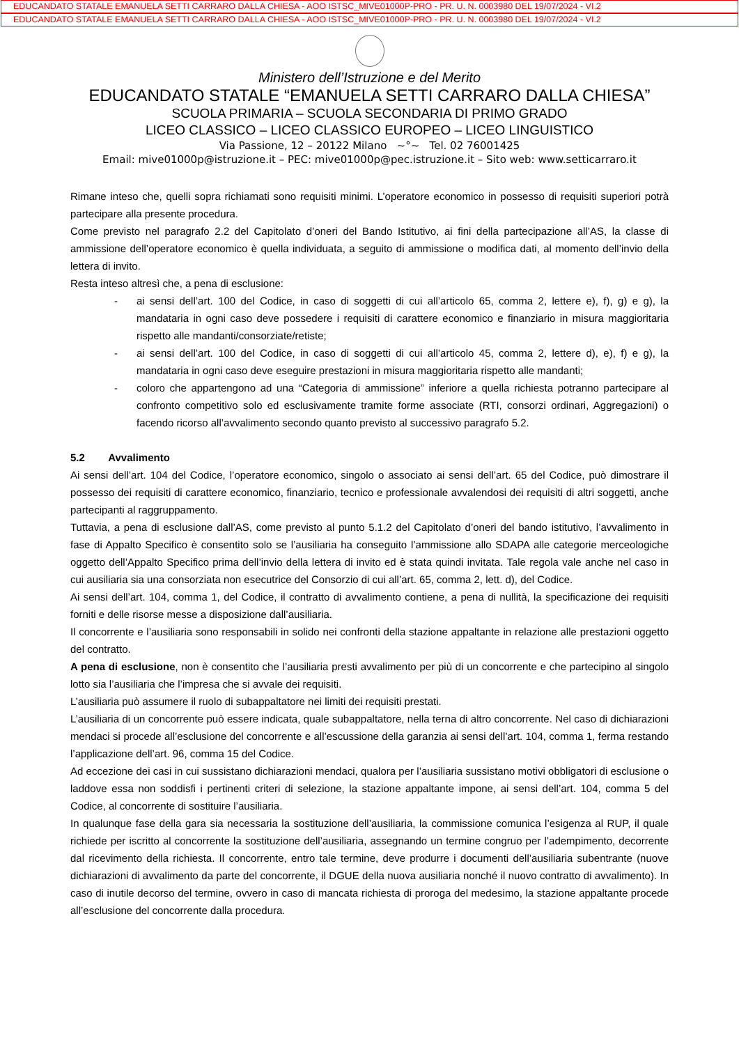EDUCANDATO STATALE EMANUELA SETTI CARRARO DALLA CHIESA - AOO ISTSC_MIVE01000P-PRO - PR. U. N. 0003980 DEL 19/07/2024 - VI.2
EDUCANDATO STATALE EMANUELA SETTI CARRARO DALLA CHIESA - AOO ISTSC_MIVE01000P-PRO - PR. U. N. 0003980 DEL 19/07/2024 - VI.2
Ministero dell’Istruzione e del Merito
EDUCANDATO STATALE “EMANUELA SETTI CARRARO DALLA CHIESA”
SCUOLA PRIMARIA – SCUOLA SECONDARIA DI PRIMO GRADO
LICEO CLASSICO – LICEO CLASSICO EUROPEO – LICEO LINGUISTICO
Via Passione, 12 – 20122 Milano ~°~ Tel. 02 76001425
Email: mive01000p@istruzione.it – PEC: mive01000p@pec.istruzione.it – Sito web: www.setticarraro.it
Rimane inteso che, quelli sopra richiamati sono requisiti minimi. L’operatore economico in possesso di requisiti superiori potrà partecipare alla presente procedura.
Come previsto nel paragrafo 2.2 del Capitolato d’oneri del Bando Istitutivo, ai fini della partecipazione all’AS, la classe di ammissione dell’operatore economico è quella individuata, a seguito di ammissione o modifica dati, al momento dell’invio della lettera di invito.
Resta inteso altresì che, a pena di esclusione:
- ai sensi dell’art. 100 del Codice, in caso di soggetti di cui all’articolo 65, comma 2, lettere e), f), g) e g), la mandataria in ogni caso deve possedere i requisiti di carattere economico e finanziario in misura maggioritaria rispetto alle mandanti/consorziate/retiste;
- ai sensi dell’art. 100 del Codice, in caso di soggetti di cui all’articolo 45, comma 2, lettere d), e), f) e g), la mandataria in ogni caso deve eseguire prestazioni in misura maggioritaria rispetto alle mandanti;
- coloro che appartengono ad una “Categoria di ammissione” inferiore a quella richiesta potranno partecipare al confronto competitivo solo ed esclusivamente tramite forme associate (RTI, consorzi ordinari, Aggregazioni) o facendo ricorso all’avvalimento secondo quanto previsto al successivo paragrafo 5.2.
5.2 Avvalimento
Ai sensi dell’art. 104 del Codice, l’operatore economico, singolo o associato ai sensi dell’art. 65 del Codice, può dimostrare il possesso dei requisiti di carattere economico, finanziario, tecnico e professionale avvalendosi dei requisiti di altri soggetti, anche partecipanti al raggruppamento.
Tuttavia, a pena di esclusione dall’AS, come previsto al punto 5.1.2 del Capitolato d’oneri del bando istitutivo, l’avvalimento in fase di Appalto Specifico è consentito solo se l’ausiliaria ha conseguito l’ammissione allo SDAPA alle categorie merceologiche oggetto dell’Appalto Specifico prima dell’invio della lettera di invito ed è stata quindi invitata. Tale regola vale anche nel caso in cui ausiliaria sia una consorziata non esecutrice del Consorzio di cui all’art. 65, comma 2, lett. d), del Codice.
Ai sensi dell’art. 104, comma 1, del Codice, il contratto di avvalimento contiene, a pena di nullità, la specificazione dei requisiti forniti e delle risorse messe a disposizione dall’ausiliaria.
Il concorrente e l’ausiliaria sono responsabili in solido nei confronti della stazione appaltante in relazione alle prestazioni oggetto del contratto.
A pena di esclusione, non è consentito che l’ausiliaria presti avvalimento per più di un concorrente e che partecipino al singolo lotto sia l’ausiliaria che l’impresa che si avvale dei requisiti.
L’ausiliaria può assumere il ruolo di subappaltatore nei limiti dei requisiti prestati.
L’ausiliaria di un concorrente può essere indicata, quale subappaltatore, nella terna di altro concorrente. Nel caso di dichiarazioni mendaci si procede all’esclusione del concorrente e all’escussione della garanzia ai sensi dell’art. 104, comma 1, ferma restando l’applicazione dell’art. 96, comma 15 del Codice.
Ad eccezione dei casi in cui sussistano dichiarazioni mendaci, qualora per l’ausiliaria sussistano motivi obbligatori di esclusione o laddove essa non soddisfi i pertinenti criteri di selezione, la stazione appaltante impone, ai sensi dell’art. 104, comma 5 del Codice, al concorrente di sostituire l’ausiliaria.
In qualunque fase della gara sia necessaria la sostituzione dell’ausiliaria, la commissione comunica l’esigenza al RUP, il quale richiede per iscritto al concorrente la sostituzione dell’ausiliaria, assegnando un termine congruo per l’adempimento, decorrente dal ricevimento della richiesta. Il concorrente, entro tale termine, deve produrre i documenti dell’ausiliaria subentrante (nuove dichiarazioni di avvalimento da parte del concorrente, il DGUE della nuova ausiliaria nonché il nuovo contratto di avvalimento). In caso di inutile decorso del termine, ovvero in caso di mancata richiesta di proroga del medesimo, la stazione appaltante procede all’esclusione del concorrente dalla procedura.